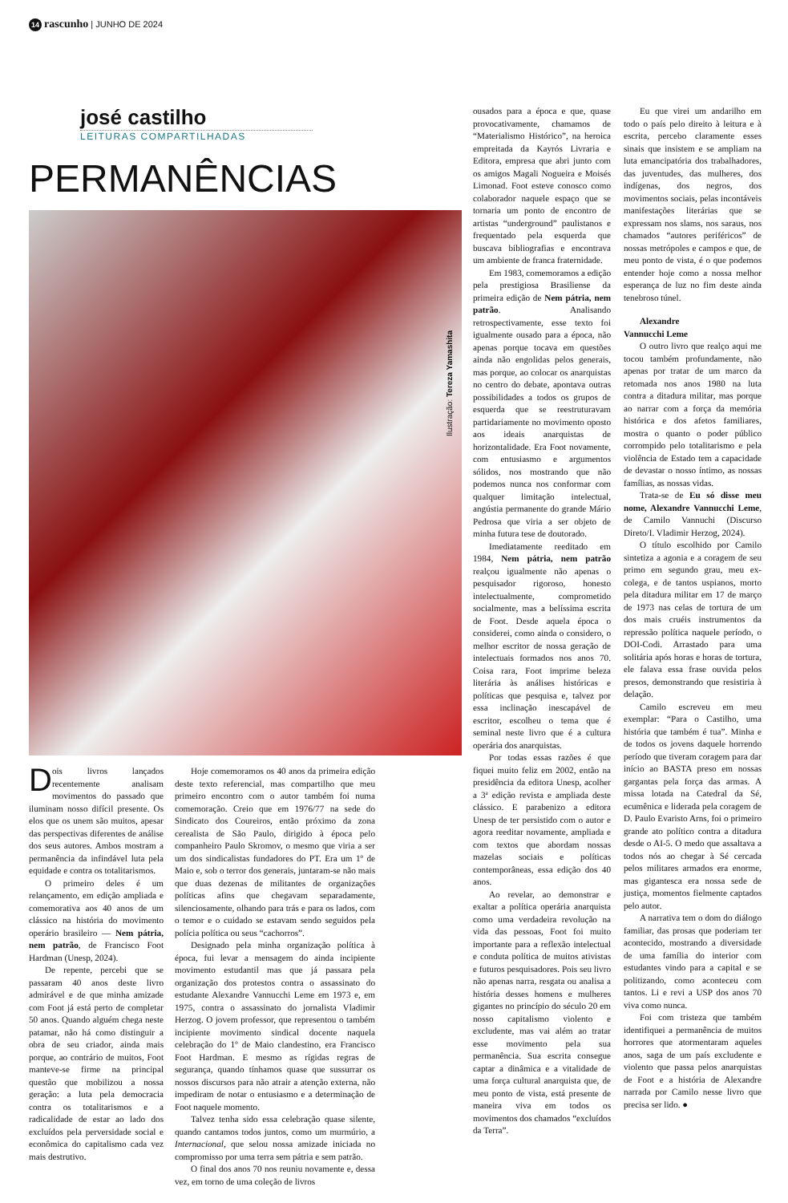14 rascunho | JUNHO DE 2024
josé castilho
LEITURAS COMPARTILHADAS
PERMANÊNCIAS
Ilustração: Tereza Yamashita
Dois livros lançados recentemente analisam movimentos do passado que iluminam nosso difícil presente. Os elos que os unem são muitos, apesar das perspectivas diferentes de análise dos seus autores. Ambos mostram a permanência da infindável luta pela equidade e contra os totalitarismos.
O primeiro deles é um relançamento, em edição ampliada e comemorativa aos 40 anos de um clássico na história do movimento operário brasileiro — Nem pátria, nem patrão, de Francisco Foot Hardman (Unesp, 2024).
De repente, percebi que se passaram 40 anos deste livro admirável e de que minha amizade com Foot já está perto de completar 50 anos. Quando alguém chega neste patamar, não há como distinguir a obra de seu criador, ainda mais porque, ao contrário de muitos, Foot manteve-se firme na principal questão que mobilizou a nossa geração: a luta pela democracia contra os totalitarismos e a radicalidade de estar ao lado dos excluídos pela perversidade social e econômica do capitalismo cada vez mais destrutivo.
Hoje comemoramos os 40 anos da primeira edição deste texto referencial, mas compartilho que meu primeiro encontro com o autor também foi numa comemoração. Creio que em 1976/77 na sede do Sindicato dos Coureiros, então próximo da zona cerealista de São Paulo, dirigido à época pelo companheiro Paulo Skromov, o mesmo que viria a ser um dos sindicalistas fundadores do PT. Era um 1º de Maio e, sob o terror dos generais, juntaram-se não mais que duas dezenas de militantes de organizações políticas afins que chegavam separadamente, silenciosamente, olhando para trás e para os lados, com o temor e o cuidado se estavam sendo seguidos pela polícia política ou seus “cachorros”.
Designado pela minha organização política à época, fui levar a mensagem do ainda incipiente movimento estudantil mas que já passara pela organização dos protestos contra o assassinato do estudante Alexandre Vannucchi Leme em 1973 e, em 1975, contra o assassinato do jornalista Vladimir Herzog. O jovem professor, que representou o também incipiente movimento sindical docente naquela celebração do 1º de Maio clandestino, era Francisco Foot Hardman. E mesmo as rígidas regras de segurança, quando tínhamos quase que sussurrar os nossos discursos para não atrair a atenção externa, não impediram de notar o entusiasmo e a determinação de Foot naquele momento.
Talvez tenha sido essa celebração quase silente, quando cantamos todos juntos, como um murmúrio, a Internacional, que selou nossa amizade iniciada no compromisso por uma terra sem pátria e sem patrão.
O final dos anos 70 nos reuniu novamente e, dessa vez, em torno de uma coleção de livros
ousados para a época e que, quase provocativamente, chamamos de “Materialismo Histórico”, na heroica empreitada da Kayrós Livraria e Editora, empresa que abri junto com os amigos Magali Nogueira e Moisés Limonad. Foot esteve conosco como colaborador naquele espaço que se tornaria um ponto de encontro de artistas “underground” paulistanos e frequentado pela esquerda que buscava bibliografias e encontrava um ambiente de franca fraternidade.
Em 1983, comemoramos a edição pela prestigiosa Brasiliense da primeira edição de Nem pátria, nem patrão. Analisando retrospectivamente, esse texto foi igualmente ousado para a época, não apenas porque tocava em questões ainda não engolidas pelos generais, mas porque, ao colocar os anarquistas no centro do debate, apontava outras possibilidades a todos os grupos de esquerda que se reestruturavam partidariamente no movimento oposto aos ideais anarquistas de horizontalidade. Era Foot novamente, com entusiasmo e argumentos sólidos, nos mostrando que não podemos nunca nos conformar com qualquer limitação intelectual, angústia permanente do grande Mário Pedrosa que viria a ser objeto de minha futura tese de doutorado.
Imediatamente reeditado em 1984, Nem pátria, nem patrão realçou igualmente não apenas o pesquisador rigoroso, honesto intelectualmente, comprometido socialmente, mas a belíssima escrita de Foot. Desde aquela época o considerei, como ainda o considero, o melhor escritor de nossa geração de intelectuais formados nos anos 70. Coisa rara, Foot imprime beleza literária às análises históricas e políticas que pesquisa e, talvez por essa inclinação inescapável de escritor, escolheu o tema que é seminal neste livro que é a cultura operária dos anarquistas.
Por todas essas razões é que fiquei muito feliz em 2002, então na presidência da editora Unesp, acolher a 3ª edição revista e ampliada deste clássico. E parabenizo a editora Unesp de ter persistido com o autor e agora reeditar novamente, ampliada e com textos que abordam nossas mazelas sociais e políticas contemporâneas, essa edição dos 40 anos.
Ao revelar, ao demonstrar e exaltar a política operária anarquista como uma verdadeira revolução na vida das pessoas, Foot foi muito importante para a reflexão intelectual e conduta política de muitos ativistas e futuros pesquisadores. Pois seu livro não apenas narra, resgata ou analisa a história desses homens e mulheres gigantes no princípio do século 20 em nosso capitalismo violento e excludente, mas vai além ao tratar esse movimento pela sua permanência. Sua escrita consegue captar a dinâmica e a vitalidade de uma força cultural anarquista que, de meu ponto de vista, está presente de maneira viva em todos os movimentos dos chamados “excluídos da Terra”.
Eu que virei um andarilho em todo o país pelo direito à leitura e à escrita, percebo claramente esses sinais que insistem e se ampliam na luta emancipatória dos trabalhadores, das juventudes, das mulheres, dos indígenas, dos negros, dos movimentos sociais, pelas incontáveis manifestações literárias que se expressam nos slams, nos saraus, nos chamados “autores periféricos” de nossas metrópoles e campos e que, de meu ponto de vista, é o que podemos entender hoje como a nossa melhor esperança de luz no fim deste ainda tenebroso túnel.
Alexandre
Vannucchi Leme
O outro livro que realço aqui me tocou também profundamente, não apenas por tratar de um marco da retomada nos anos 1980 na luta contra a ditadura militar, mas porque ao narrar com a força da memória histórica e dos afetos familiares, mostra o quanto o poder público corrompido pelo totalitarismo e pela violência de Estado tem a capacidade de devastar o nosso íntimo, as nossas famílias, as nossas vidas.
Trata-se de Eu só disse meu nome, Alexandre Vannucchi Leme, de Camilo Vannuchi (Discurso Direto/I. Vladimir Herzog, 2024).
O título escolhido por Camilo sintetiza a agonia e a coragem de seu primo em segundo grau, meu ex-colega, e de tantos uspianos, morto pela ditadura militar em 17 de março de 1973 nas celas de tortura de um dos mais cruéis instrumentos da repressão política naquele período, o DOI-Codi. Arrastado para uma solitária após horas e horas de tortura, ele falava essa frase ouvida pelos presos, demonstrando que resistiria à delação.
Camilo escreveu em meu exemplar: “Para o Castilho, uma história que também é tua”. Minha e de todos os jovens daquele horrendo período que tiveram coragem para dar início ao BASTA preso em nossas gargantas pela força das armas. A missa lotada na Catedral da Sé, ecumênica e liderada pela coragem de D. Paulo Evaristo Arns, foi o primeiro grande ato político contra a ditadura desde o AI-5. O medo que assaltava a todos nós ao chegar à Sé cercada pelos militares armados era enorme, mas gigantesca era nossa sede de justiça, momentos fielmente captados pelo autor.
A narrativa tem o dom do diálogo familiar, das prosas que poderiam ter acontecido, mostrando a diversidade de uma família do interior com estudantes vindo para a capital e se politizando, como aconteceu com tantos. Li e revi a USP dos anos 70 viva como nunca.
Foi com tristeza que também identifiquei a permanência de muitos horrores que atormentaram aqueles anos, saga de um país excludente e violento que passa pelos anarquistas de Foot e a história de Alexandre narrada por Camilo nesse livro que precisa ser lido. ●